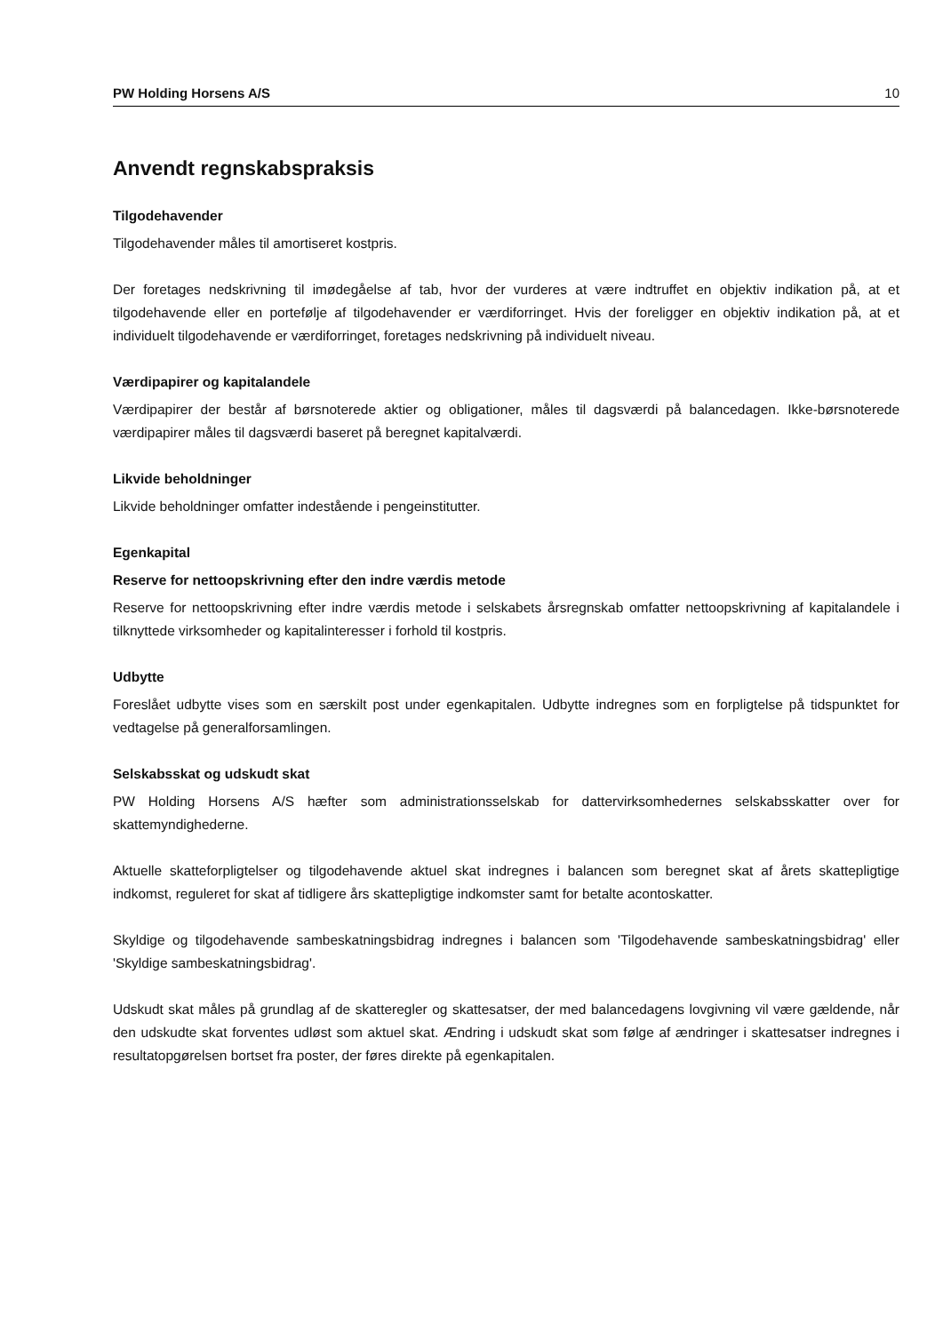PW Holding Horsens A/S 10
Anvendt regnskabspraksis
Tilgodehavender
Tilgodehavender måles til amortiseret kostpris.
Der foretages nedskrivning til imødegåelse af tab, hvor der vurderes at være indtruffet en objektiv indikation på, at et tilgodehavende eller en portefølje af tilgodehavender er værdiforringet. Hvis der foreligger en objektiv indikation på, at et individuelt tilgodehavende er værdiforringet, foretages nedskrivning på individuelt niveau.
Værdipapirer og kapitalandele
Værdipapirer der består af børsnoterede aktier og obligationer, måles til dagsværdi på balancedagen. Ikke-børsnoterede værdipapirer måles til dagsværdi baseret på beregnet kapitalværdi.
Likvide beholdninger
Likvide beholdninger omfatter indestående i pengeinstitutter.
Egenkapital
Reserve for nettoopskrivning efter den indre værdis metode
Reserve for nettoopskrivning efter indre værdis metode i selskabets årsregnskab omfatter nettoopskrivning af kapitalandele i tilknyttede virksomheder og kapitalinteresser i forhold til kostpris.
Udbytte
Foreslået udbytte vises som en særskilt post under egenkapitalen. Udbytte indregnes som en forpligtelse på tidspunktet for vedtagelse på generalforsamlingen.
Selskabsskat og udskudt skat
PW Holding Horsens A/S hæfter som administrationsselskab for dattervirksomhedernes selskabsskatter over for skattemyndighederne.
Aktuelle skatteforpligtelser og tilgodehavende aktuel skat indregnes i balancen som beregnet skat af årets skattepligtige indkomst, reguleret for skat af tidligere års skattepligtige indkomster samt for betalte acontoskatter.
Skyldige og tilgodehavende sambeskatningsbidrag indregnes i balancen som 'Tilgodehavende sambeskatningsbidrag' eller 'Skyldige sambeskatningsbidrag'.
Udskudt skat måles på grundlag af de skatteregler og skattesatser, der med balancedagens lovgivning vil være gældende, når den udskudte skat forventes udløst som aktuel skat. Ændring i udskudt skat som følge af ændringer i skattesatser indregnes i resultatopgørelsen bortset fra poster, der føres direkte på egenkapitalen.